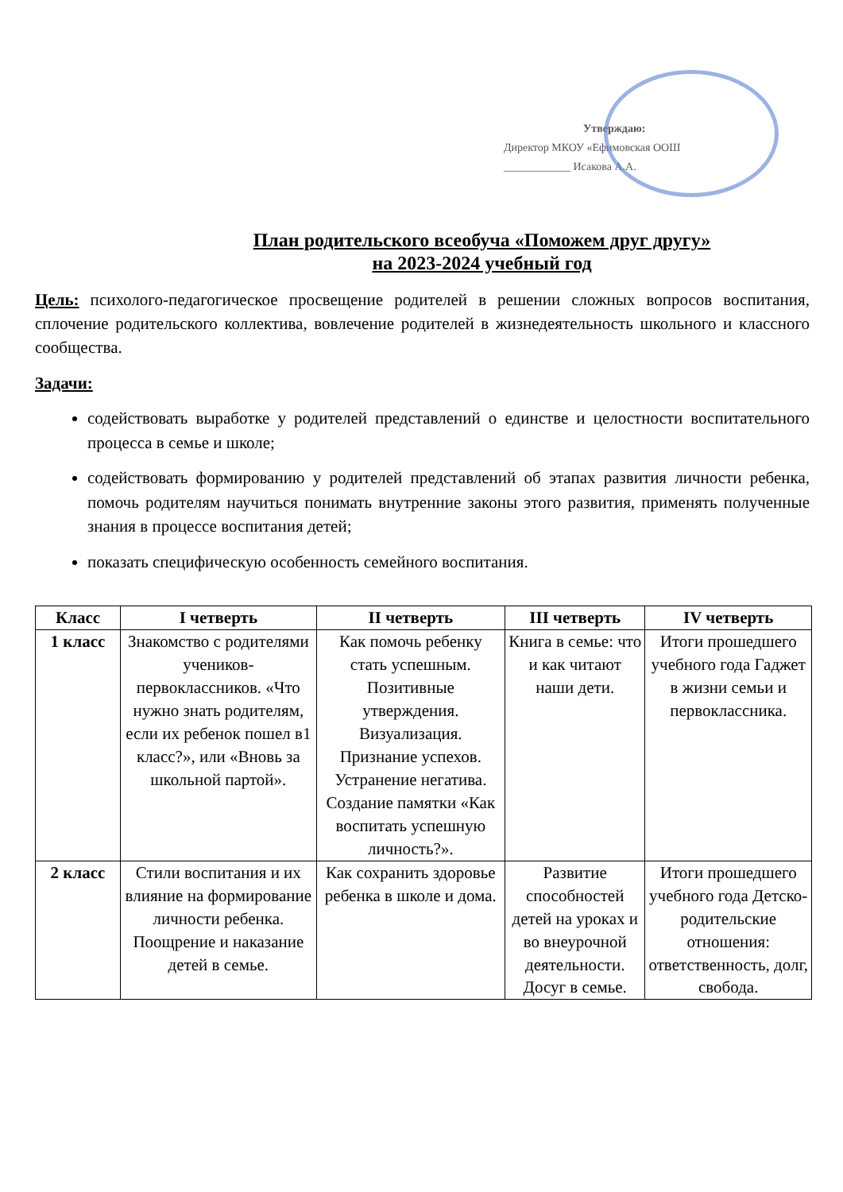Утверждаю:
Директор МКОУ «Ефимовская ООШ
____________ Исакова А.А.
План родительского всеобуча «Поможем друг другу»
на 2023-2024 учебный год
Цель: психолого-педагогическое просвещение родителей в решении сложных вопросов воспитания, сплочение родительского коллектива, вовлечение родителей в жизнедеятельность школьного и классного сообщества.
Задачи:
содействовать выработке у родителей представлений о единстве и целостности воспитательного процесса в семье и школе;
содействовать формированию у родителей представлений об этапах развития личности ребенка, помочь родителям научиться понимать внутренние законы этого развития, применять полученные знания в процессе воспитания детей;
показать специфическую особенность семейного воспитания.
| Класс | I четверть | II четверть | III четверть | IV четверть |
| --- | --- | --- | --- | --- |
| 1 класс | Знакомство с родителями учеников-первоклассников. «Что нужно знать родителям, если их ребенок пошел в1 класс?», или «Вновь за школьной партой». | Как помочь ребенку стать успешным. Позитивные утверждения. Визуализация. Признание успехов. Устранение негатива. Создание памятки «Как воспитать успешную личность?». | Книга в семье: что и как читают наши дети. | Итоги прошедшего учебного года Гаджет в жизни семьи и первоклассника. |
| 2 класс | Стили воспитания и их влияние на формирование личности ребенка. Поощрение и наказание детей в семье. | Как сохранить здоровье ребенка в школе и дома. | Развитие способностей детей на уроках и во внеурочной деятельности. Досуг в семье. | Итоги прошедшего учебного года Детско-родительские отношения: ответственность, долг, свобода. |